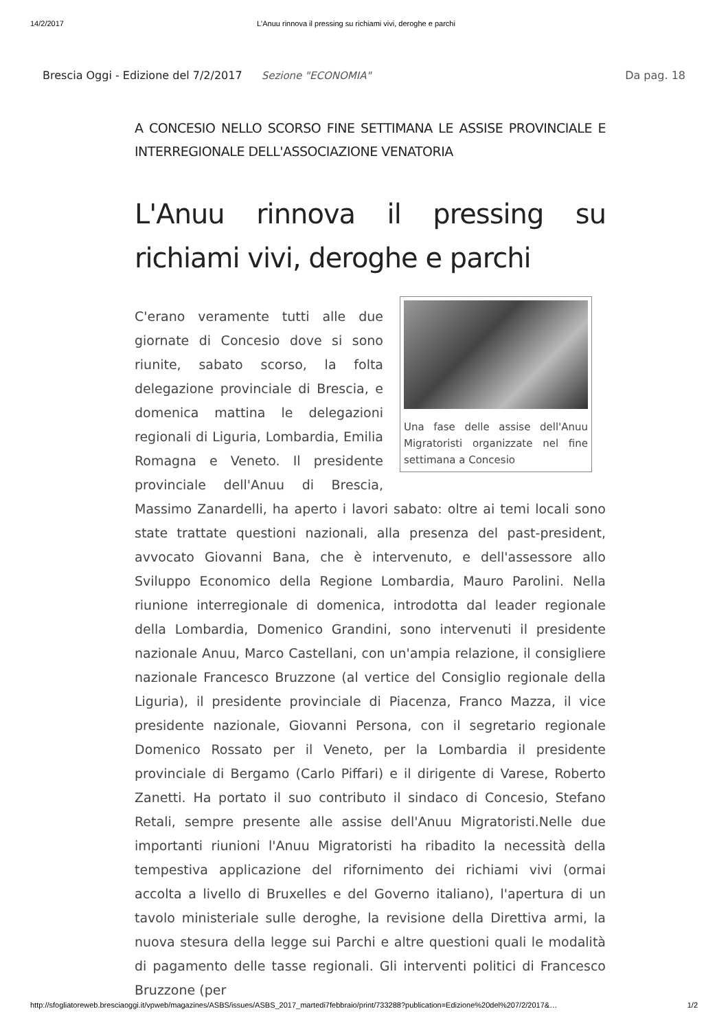14/2/2017 L'Anuu rinnova il pressing su richiami vivi, deroghe e parchi
Brescia Oggi - Edizione del 7/2/2017 Sezione "ECONOMIA" Da pag. 18
A CONCESIO NELLO SCORSO FINE SETTIMANA LE ASSISE PROVINCIALE E INTERREGIONALE DELL'ASSOCIAZIONE VENATORIA
L'Anuu rinnova il pressing su richiami vivi, deroghe e parchi
Una fase delle assise dell'Anuu Migratoristi organizzate nel fine settimana a Concesio
C'erano veramente tutti alle due giornate di Concesio dove si sono riunite, sabato scorso, la folta delegazione provinciale di Brescia, e domenica mattina le delegazioni regionali di Liguria, Lombardia, Emilia Romagna e Veneto. Il presidente provinciale dell'Anuu di Brescia, Massimo Zanardelli, ha aperto i lavori sabato: oltre ai temi locali sono state trattate questioni nazionali, alla presenza del past-president, avvocato Giovanni Bana, che è intervenuto, e dell'assessore allo Sviluppo Economico della Regione Lombardia, Mauro Parolini. Nella riunione interregionale di domenica, introdotta dal leader regionale della Lombardia, Domenico Grandini, sono intervenuti il presidente nazionale Anuu, Marco Castellani, con un'ampia relazione, il consigliere nazionale Francesco Bruzzone (al vertice del Consiglio regionale della Liguria), il presidente provinciale di Piacenza, Franco Mazza, il vice presidente nazionale, Giovanni Persona, con il segretario regionale Domenico Rossato per il Veneto, per la Lombardia il presidente provinciale di Bergamo (Carlo Piffari) e il dirigente di Varese, Roberto Zanetti. Ha portato il suo contributo il sindaco di Concesio, Stefano Retali, sempre presente alle assise dell'Anuu Migratoristi.Nelle due importanti riunioni l'Anuu Migratoristi ha ribadito la necessità della tempestiva applicazione del rifornimento dei richiami vivi (ormai accolta a livello di Bruxelles e del Governo italiano), l'apertura di un tavolo ministeriale sulle deroghe, la revisione della Direttiva armi, la nuova stesura della legge sui Parchi e altre questioni quali le modalità di pagamento delle tasse regionali. Gli interventi politici di Francesco Bruzzone (per
http://sfogliatoreweb.bresciaoggi.it/vpweb/magazines/ASBS/issues/ASBS_2017_martedi7febbraio/print/733288?publication=Edizione%20del%207/2/2017&… 1/2